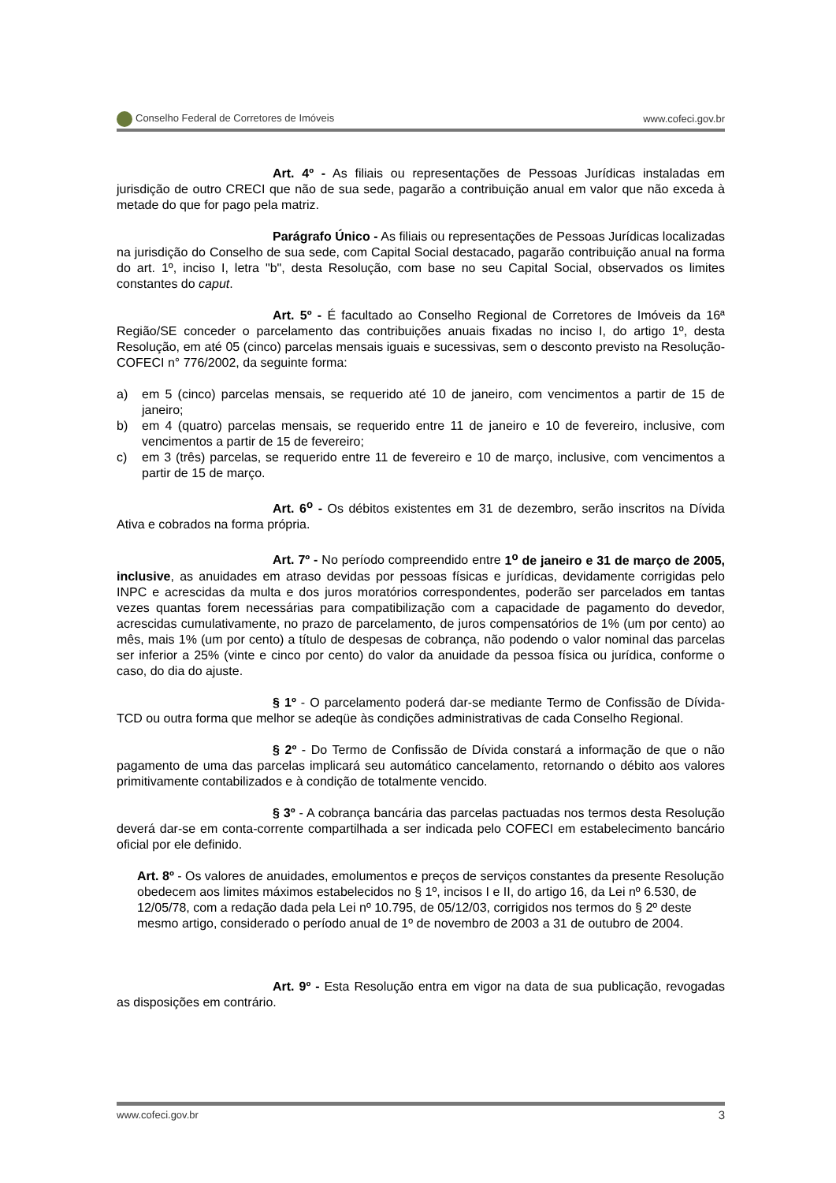Conselho Federal de Corretores de Imóveis www.cofeci.gov.br
Art. 4º - As filiais ou representações de Pessoas Jurídicas instaladas em jurisdição de outro CRECI que não de sua sede, pagarão a contribuição anual em valor que não exceda à metade do que for pago pela matriz.
Parágrafo Único - As filiais ou representações de Pessoas Jurídicas localizadas na jurisdição do Conselho de sua sede, com Capital Social destacado, pagarão contribuição anual na forma do art. 1º, inciso I, letra "b", desta Resolução, com base no seu Capital Social, observados os limites constantes do caput.
Art. 5º - É facultado ao Conselho Regional de Corretores de Imóveis da 16ª Região/SE conceder o parcelamento das contribuições anuais fixadas no inciso I, do artigo 1º, desta Resolução, em até 05 (cinco) parcelas mensais iguais e sucessivas, sem o desconto previsto na Resolução-COFECI n° 776/2002, da seguinte forma:
a) em 5 (cinco) parcelas mensais, se requerido até 10 de janeiro, com vencimentos a partir de 15 de janeiro;
b) em 4 (quatro) parcelas mensais, se requerido entre 11 de janeiro e 10 de fevereiro, inclusive, com vencimentos a partir de 15 de fevereiro;
c) em 3 (três) parcelas, se requerido entre 11 de fevereiro e 10 de março, inclusive, com vencimentos a partir de 15 de março.
Art. 6<sup>o</sup> - Os débitos existentes em 31 de dezembro, serão inscritos na Dívida Ativa e cobrados na forma própria.
Art. 7º - No período compreendido entre 1<sup>o</sup> de janeiro e 31 de março de 2005, inclusive, as anuidades em atraso devidas por pessoas físicas e jurídicas, devidamente corrigidas pelo INPC e acrescidas da multa e dos juros moratórios correspondentes, poderão ser parcelados em tantas vezes quantas forem necessárias para compatibilização com a capacidade de pagamento do devedor, acrescidas cumulativamente, no prazo de parcelamento, de juros compensatórios de 1% (um por cento) ao mês, mais 1% (um por cento) a título de despesas de cobrança, não podendo o valor nominal das parcelas ser inferior a 25% (vinte e cinco por cento) do valor da anuidade da pessoa física ou jurídica, conforme o caso, do dia do ajuste.
§ 1º - O parcelamento poderá dar-se mediante Termo de Confissão de Dívida-TCD ou outra forma que melhor se adeqüe às condições administrativas de cada Conselho Regional.
§ 2º - Do Termo de Confissão de Dívida constará a informação de que o não pagamento de uma das parcelas implicará seu automático cancelamento, retornando o débito aos valores primitivamente contabilizados e à condição de totalmente vencido.
§ 3º - A cobrança bancária das parcelas pactuadas nos termos desta Resolução deverá dar-se em conta-corrente compartilhada a ser indicada pelo COFECI em estabelecimento bancário oficial por ele definido.
Art. 8º - Os valores de anuidades, emolumentos e preços de serviços constantes da presente Resolução obedecem aos limites máximos estabelecidos no § 1º, incisos I e II, do artigo 16, da Lei nº 6.530, de 12/05/78, com a redação dada pela Lei nº 10.795, de 05/12/03, corrigidos nos termos do § 2º deste mesmo artigo, considerado o período anual de 1º de novembro de 2003 a 31 de outubro de 2004.
Art. 9º - Esta Resolução entra em vigor na data de sua publicação, revogadas as disposições em contrário.
www.cofeci.gov.br 3